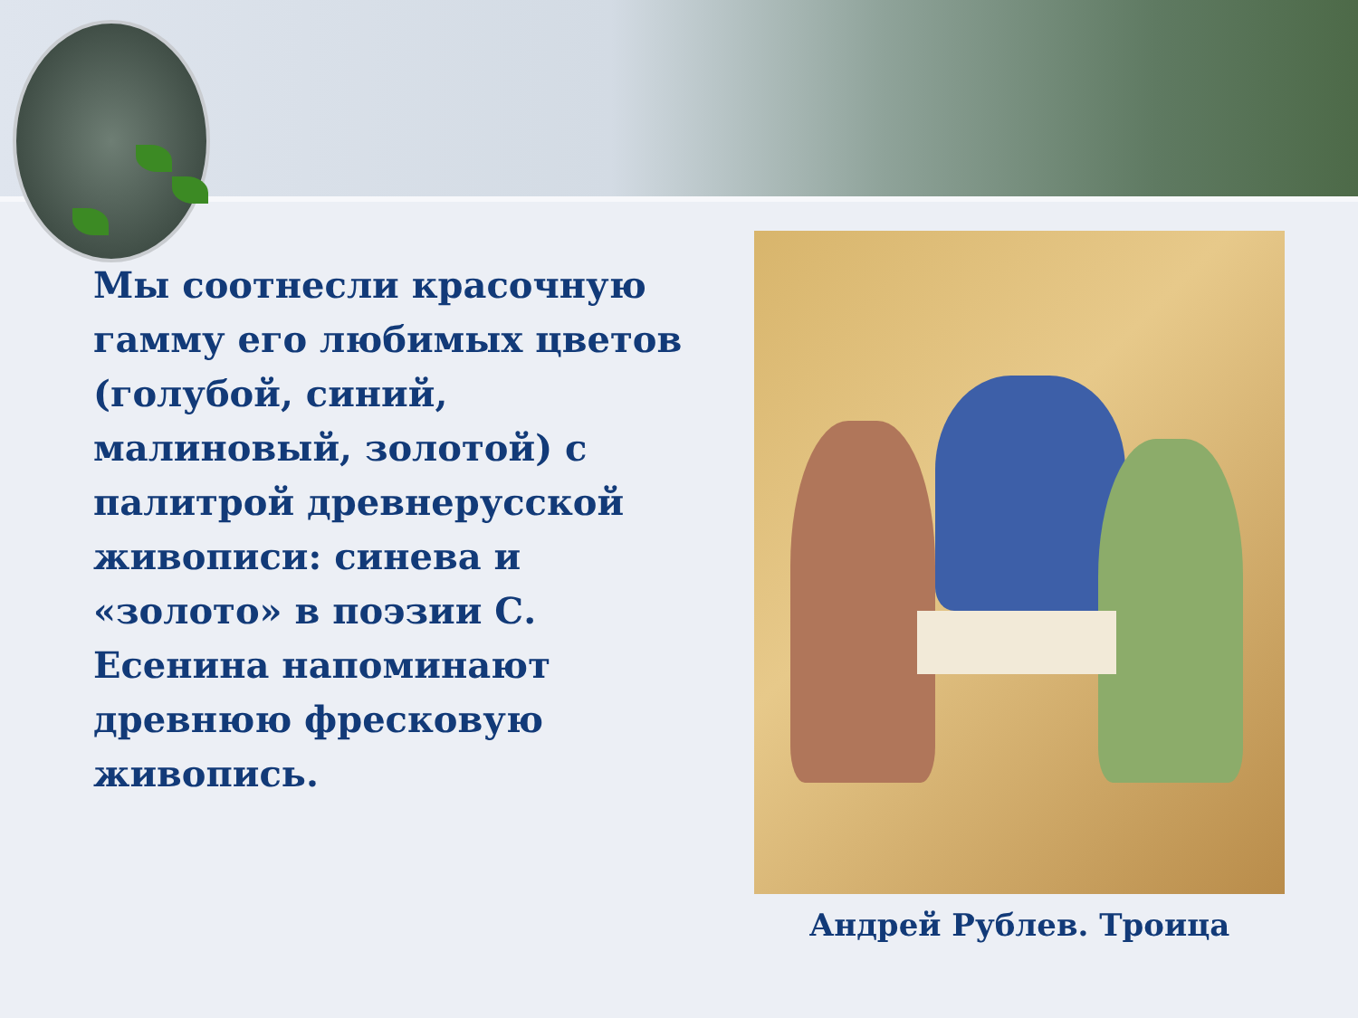Мы соотнесли красочную гамму его любимых цветов (голубой, синий, малиновый, золотой) с палитрой древнерусской живописи: синева и «золото» в поэзии С. Есенина напоминают древнюю фресковую живопись.
Андрей Рублев. Троица